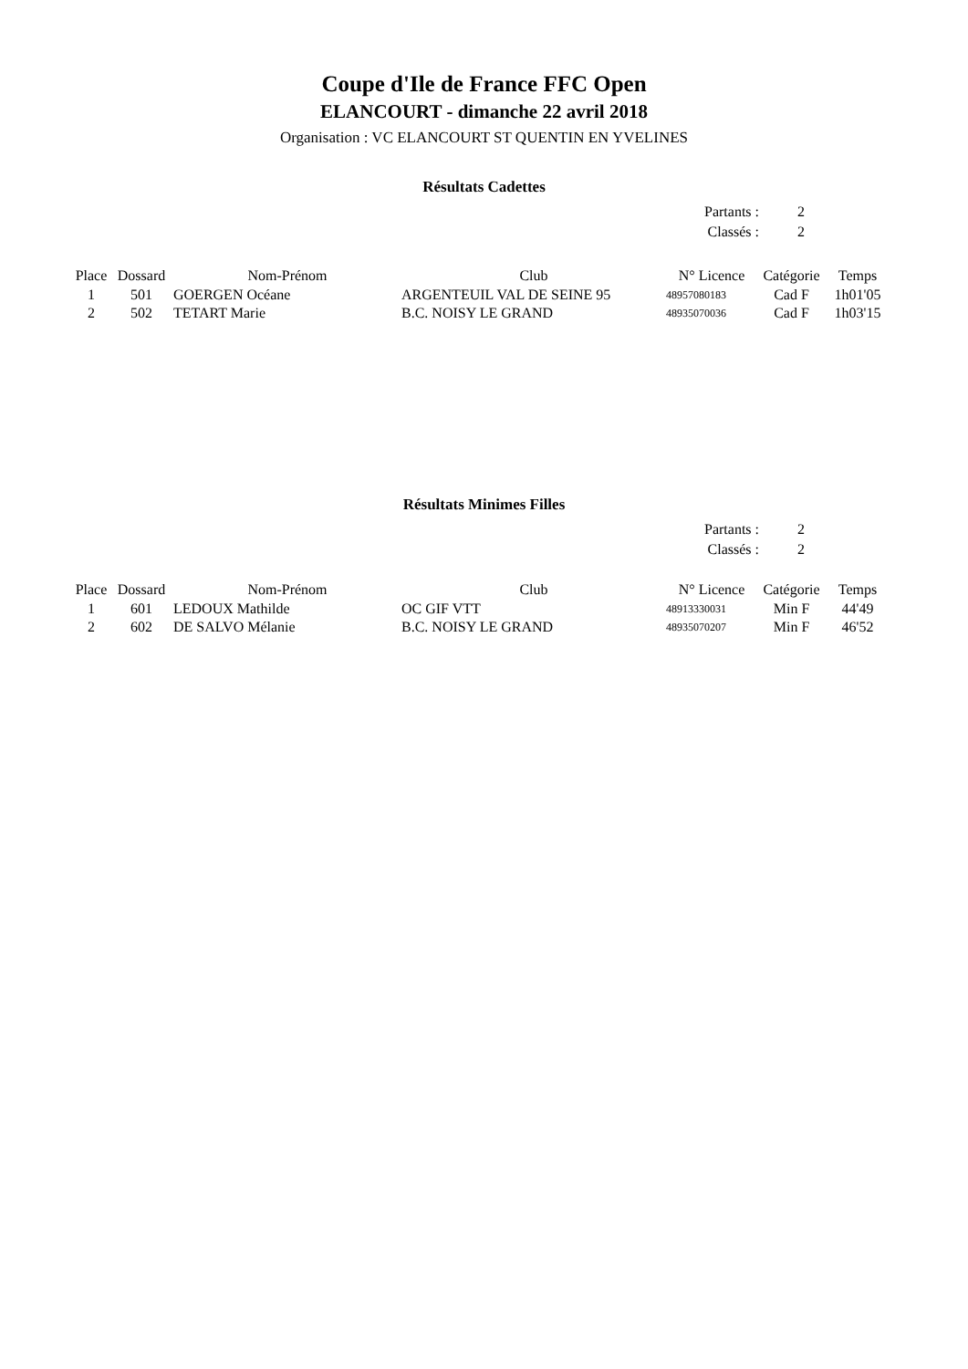Coupe d'Ile de France FFC Open
ELANCOURT - dimanche 22 avril 2018
Organisation : VC ELANCOURT ST QUENTIN EN YVELINES
Résultats Cadettes
| Partants : | 2 |
| Classés : | 2 |
| Place | Dossard | Nom-Prénom | Club | N° Licence | Catégorie | Temps |
| --- | --- | --- | --- | --- | --- | --- |
| 1 | 501 | GOERGEN Océane | ARGENTEUIL VAL DE SEINE 95 | 48957080183 | Cad F | 1h01'05 |
| 2 | 502 | TETART Marie | B.C. NOISY LE GRAND | 48935070036 | Cad F | 1h03'15 |
Résultats Minimes Filles
| Partants : | 2 |
| Classés : | 2 |
| Place | Dossard | Nom-Prénom | Club | N° Licence | Catégorie | Temps |
| --- | --- | --- | --- | --- | --- | --- |
| 1 | 601 | LEDOUX Mathilde | OC GIF VTT | 48913330031 | Min F | 44'49 |
| 2 | 602 | DE SALVO Mélanie | B.C. NOISY LE GRAND | 48935070207 | Min F | 46'52 |